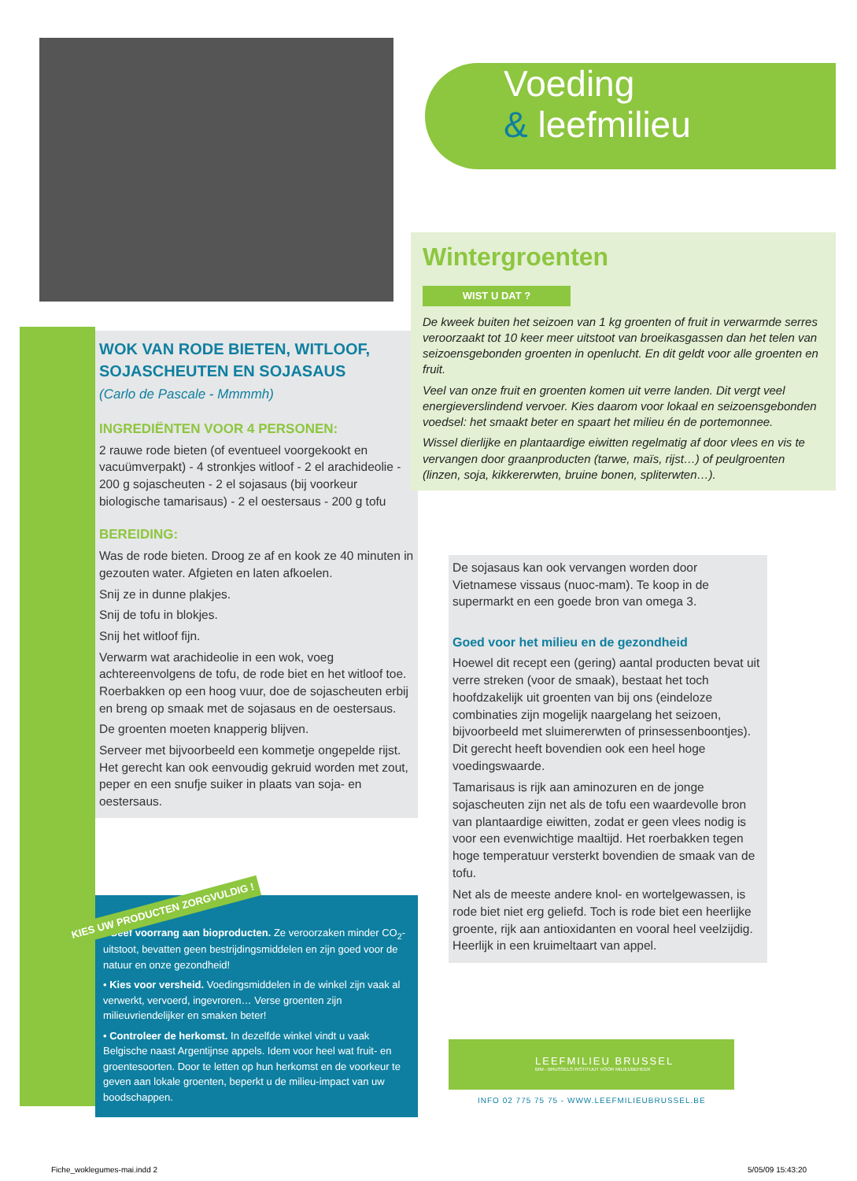WOK VAN RODE BIETEN, WITLOOF, SOJASCHEUTEN EN SOJASAUS
(Carlo de Pascale - Mmmmh)
INGREDIËNTEN VOOR 4 PERSONEN:
2 rauwe rode bieten (of eventueel voorgekookt en vacuümverpakt) - 4 stronkjes witloof - 2 el arachideolie - 200 g sojascheuten - 2 el sojasaus (bij voorkeur biologische tamarisaus) - 2 el oestersaus - 200 g tofu
BEREIDING:
Was de rode bieten. Droog ze af en kook ze 40 minuten in gezouten water. Afgieten en laten afkoelen.
Snij ze in dunne plakjes.
Snij de tofu in blokjes.
Snij het witloof fijn.
Verwarm wat arachideolie in een wok, voeg achtereenvolgens de tofu, de rode biet en het witloof toe. Roerbakken op een hoog vuur, doe de sojascheuten erbij en breng op smaak met de sojasaus en de oestersaus.
De groenten moeten knapperig blijven.
Serveer met bijvoorbeeld een kommetje ongepelde rijst. Het gerecht kan ook eenvoudig gekruid worden met zout, peper en een snufje suiker in plaats van soja- en oestersaus.
KIES UW PRODUCTEN ZORGVULDIG !
• Geef voorrang aan bioproducten. Ze veroorzaken minder CO<sub>2</sub>-uitstoot, bevatten geen bestrijdingsmiddelen en zijn goed voor de natuur en onze gezondheid!
• Kies voor versheid. Voedingsmiddelen in de winkel zijn vaak al verwerkt, vervoerd, ingevroren… Verse groenten zijn milieuvriendelijker en smaken beter!
• Controleer de herkomst. In dezelfde winkel vindt u vaak Belgische naast Argentijnse appels. Idem voor heel wat fruit- en groentesoorten. Door te letten op hun herkomst en de voorkeur te geven aan lokale groenten, beperkt u de milieu-impact van uw boodschappen.
Voeding
& leefmilieu
Wintergroenten
WIST U DAT ?
De kweek buiten het seizoen van 1 kg groenten of fruit in verwarmde serres veroorzaakt tot 10 keer meer uitstoot van broeikasgassen dan het telen van seizoensgebonden groenten in openlucht. En dit geldt voor alle groenten en fruit.
Veel van onze fruit en groenten komen uit verre landen. Dit vergt veel energieverslindend vervoer. Kies daarom voor lokaal en seizoensgebonden voedsel: het smaakt beter en spaart het milieu én de portemonnee.
Wissel dierlijke en plantaardige eiwitten regelmatig af door vlees en vis te vervangen door graanproducten (tarwe, maïs, rijst…) of peulgroenten (linzen, soja, kikkererwten, bruine bonen, spliterwten…).
De sojasaus kan ook vervangen worden door Vietnamese vissaus (nuoc-mam). Te koop in de supermarkt en een goede bron van omega 3.
Goed voor het milieu en de gezondheid
Hoewel dit recept een (gering) aantal producten bevat uit verre streken (voor de smaak), bestaat het toch hoofdzakelijk uit groenten van bij ons (eindeloze combinaties zijn mogelijk naargelang het seizoen, bijvoorbeeld met sluimererwten of prinsessenboontjes). Dit gerecht heeft bovendien ook een heel hoge voedingswaarde.
Tamarisaus is rijk aan aminozuren en de jonge sojascheuten zijn net als de tofu een waardevolle bron van plantaardige eiwitten, zodat er geen vlees nodig is voor een evenwichtige maaltijd. Het roerbakken tegen hoge temperatuur versterkt bovendien de smaak van de tofu.
Net als de meeste andere knol- en wortelgewassen, is rode biet niet erg geliefd. Toch is rode biet een heerlijke groente, rijk aan antioxidanten en vooral heel veelzijdig. Heerlijk in een kruimeltaart van appel.
LEEFMILIEU BRUSSEL
BIM - BRUSSELS INSTITUUT VOOR MILIEUBEHEER
INFO 02 775 75 75 - WWW.LEEFMILIEUBRUSSEL.BE
Fiche_woklegumes-mai.indd 2 5/05/09 15:43:20